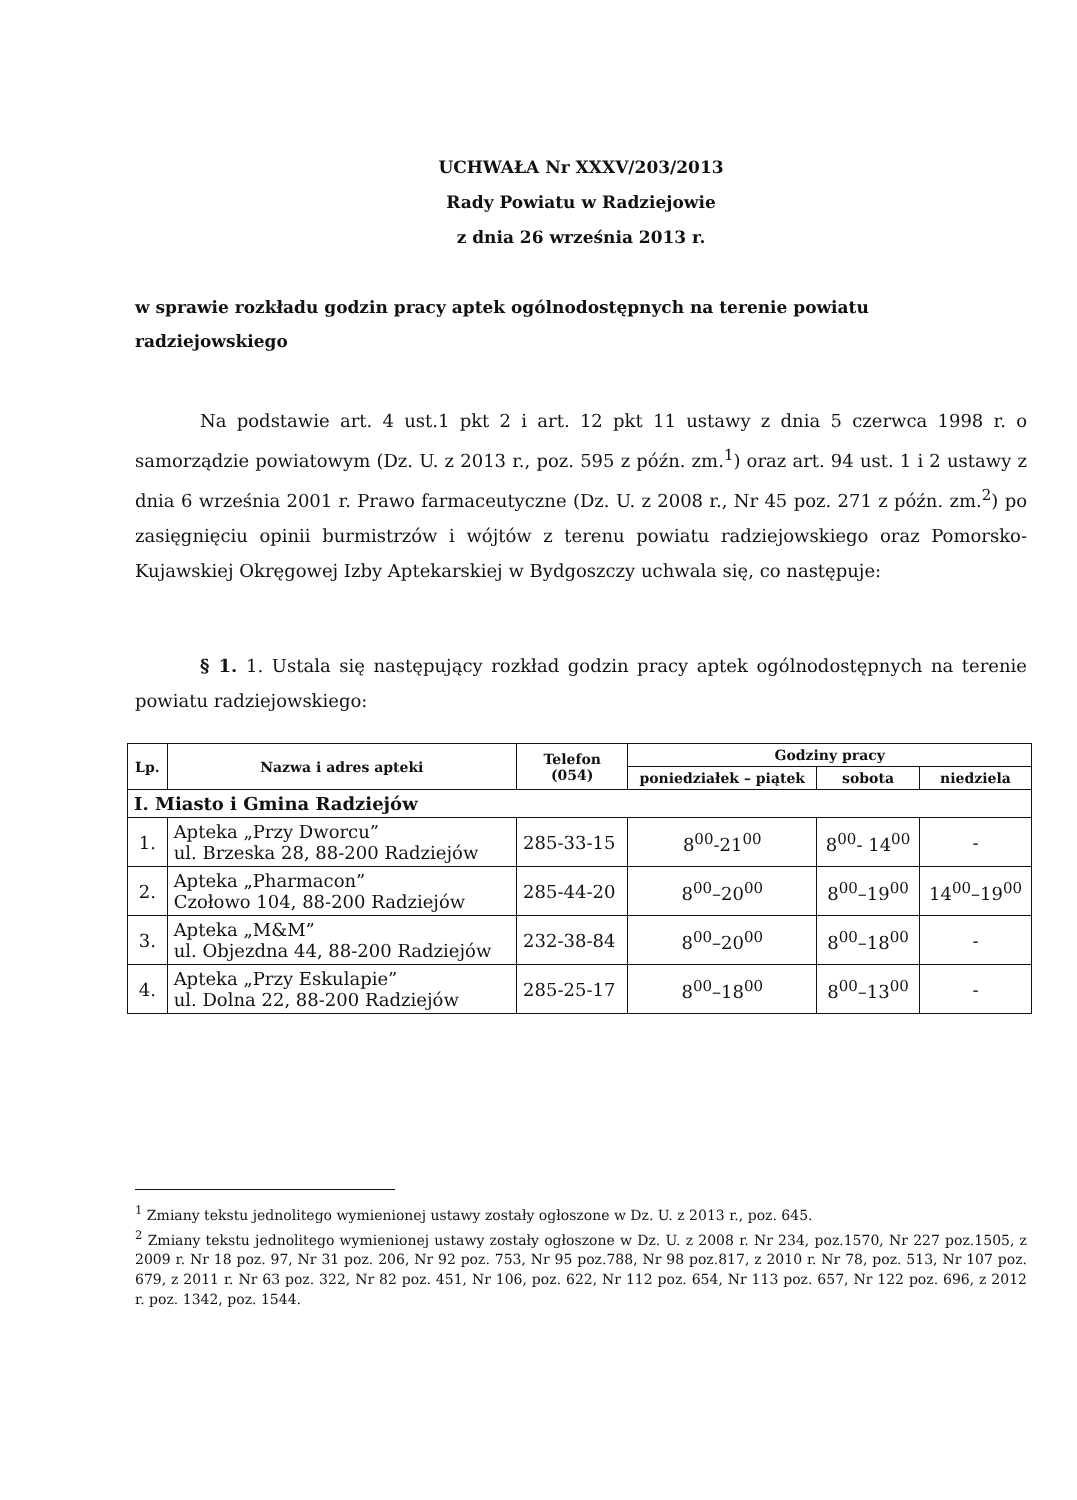UCHWAŁA Nr XXXV/203/2013
Rady Powiatu w Radziejowie
z dnia 26 września 2013 r.
w sprawie rozkładu godzin pracy aptek ogólnodostępnych na terenie powiatu radziejowskiego
Na podstawie art. 4 ust.1 pkt 2 i art. 12 pkt 11 ustawy z dnia 5 czerwca 1998 r. o samorządzie powiatowym (Dz. U. z 2013 r., poz. 595 z późn. zm.<sup>1</sup>) oraz art. 94 ust. 1 i 2 ustawy z dnia 6 września 2001 r. Prawo farmaceutyczne (Dz. U. z 2008 r., Nr 45 poz. 271 z późn. zm.<sup>2</sup>) po zasięgnięciu opinii burmistrzów i wójtów z terenu powiatu radziejowskiego oraz Pomorsko-Kujawskiej Okręgowej Izby Aptekarskiej w Bydgoszczy uchwala się, co następuje:
§ 1. 1. Ustala się następujący rozkład godzin pracy aptek ogólnodostępnych na terenie powiatu radziejowskiego:
| Lp. | Nazwa i adres apteki | Telefon (054) | Godziny pracy | | |
| --- | --- | --- | --- | --- | --- |
| | | | poniedziałek – piątek | sobota | niedziela |
| I. Miasto i Gmina Radziejów | | | | | |
| 1. | Apteka „Przy Dworcu” ul. Brzeska 28, 88-200 Radziejów | 285-33-15 | 8<sup>00</sup>-21<sup>00</sup> | 8<sup>00</sup>- 14<sup>00</sup> | - |
| 2. | Apteka „Pharmacon” Czołowo 104, 88-200 Radziejów | 285-44-20 | 8<sup>00</sup>–20<sup>00</sup> | 8<sup>00</sup>–19<sup>00</sup> | 14<sup>00</sup>–19<sup>00</sup> |
| 3. | Apteka „M&M” ul. Objezdna 44, 88-200 Radziejów | 232-38-84 | 8<sup>00</sup>–20<sup>00</sup> | 8<sup>00</sup>–18<sup>00</sup> | - |
| 4. | Apteka „Przy Eskulapie” ul. Dolna 22, 88-200 Radziejów | 285-25-17 | 8<sup>00</sup>–18<sup>00</sup> | 8<sup>00</sup>–13<sup>00</sup> | - |
<sup>1</sup> Zmiany tekstu jednolitego wymienionej ustawy zostały ogłoszone w Dz. U. z 2013 r., poz. 645.
<sup>2</sup> Zmiany tekstu jednolitego wymienionej ustawy zostały ogłoszone w Dz. U. z 2008 r. Nr 234, poz.1570, Nr 227 poz.1505, z 2009 r. Nr 18 poz. 97, Nr 31 poz. 206, Nr 92 poz. 753, Nr 95 poz.788, Nr 98 poz.817, z 2010 r. Nr 78, poz. 513, Nr 107 poz. 679, z 2011 r. Nr 63 poz. 322, Nr 82 poz. 451, Nr 106, poz. 622, Nr 112 poz. 654, Nr 113 poz. 657, Nr 122 poz. 696, z 2012 r. poz. 1342, poz. 1544.